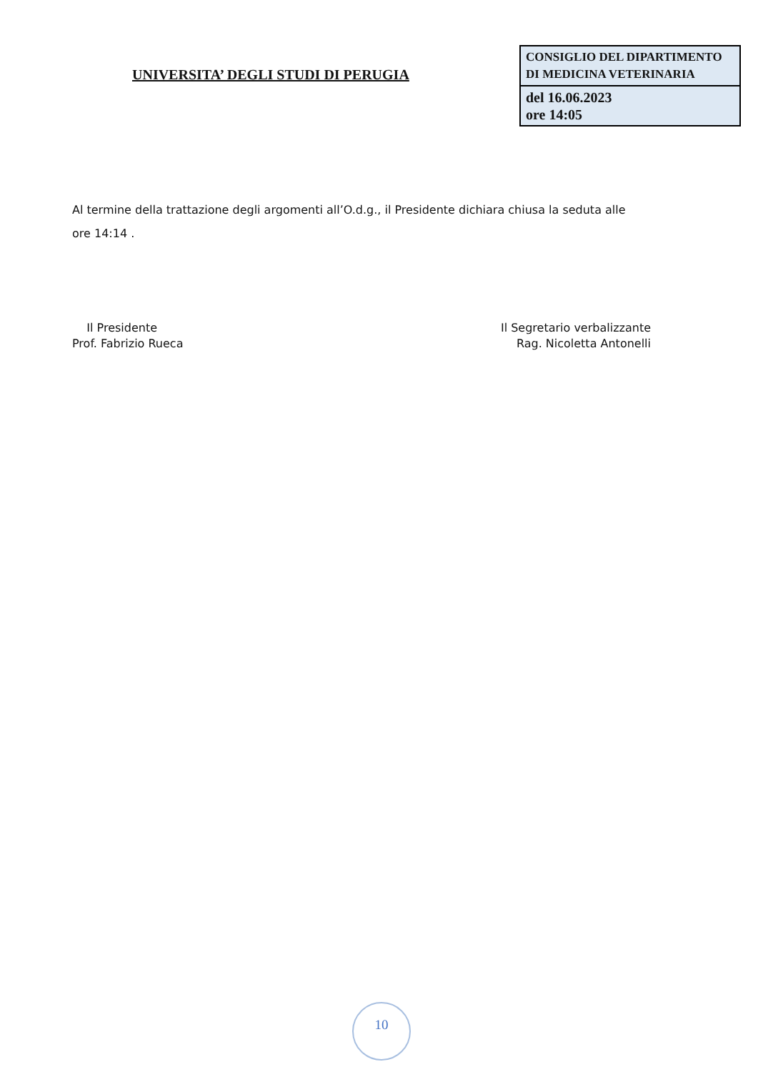UNIVERSITA’ DEGLI STUDI DI PERUGIA
| CONSIGLIO DEL DIPARTIMENTO DI MEDICINA VETERINARIA |
| del 16.06.2023 ore 14:05 |
Al termine della trattazione degli argomenti all’O.d.g., il Presidente dichiara chiusa la seduta alle ore 14:14 .
Il Presidente
Prof. Fabrizio Rueca
Il Segretario verbalizzante
Rag. Nicoletta Antonelli
10